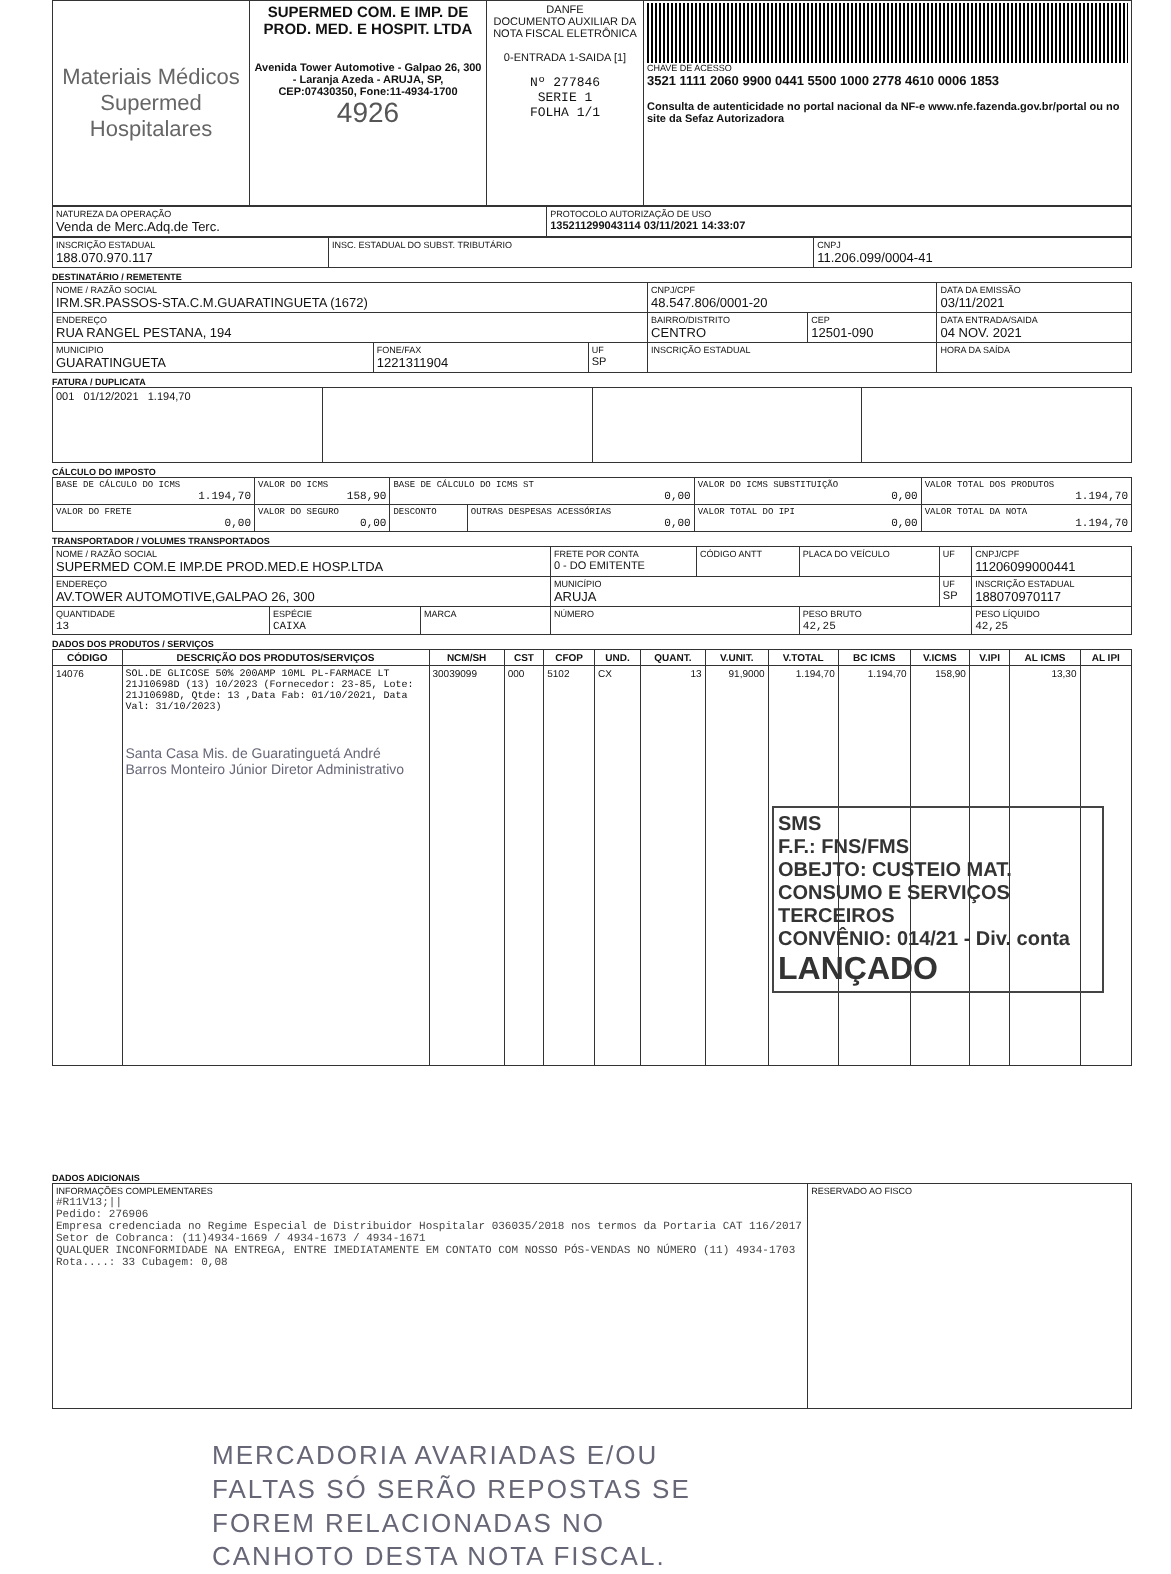| Materiais Médicos Supermed Hospitalares | SUPERMED COM. E IMP. DE PROD. MED. E HOSPIT. LTDA Avenida Tower Automotive - Galpao 26, 300 - Laranja Azeda - ARUJA, SP, CEP:07430350, Fone:11-4934-1700 4926 | DANFE DOCUMENTO AUXILIAR DA NOTA FISCAL ELETRÔNICA 0-ENTRADA 1-SAIDA [1] Nº 277846 SERIE 1 FOLHA 1/1 | CHAVE DE ACESSO 3521 1111 2060 9900 0441 5500 1000 2778 4610 0006 1853 Consulta de autenticidade no portal nacional da NF-e www.nfe.fazenda.gov.br/portal ou no site da Sefaz Autorizadora |
| NATUREZA DA OPERAÇÃO Venda de Merc.Adq.de Terc. | PROTOCOLO AUTORIZAÇÃO DE USO 135211299043114 03/11/2021 14:33:07 |
| INSCRIÇÃO ESTADUAL 188.070.970.117 | INSC. ESTADUAL DO SUBST. TRIBUTÁRIO | CNPJ 11.206.099/0004-41 |
DESTINATÁRIO / REMETENTE
| NOME / RAZÃO SOCIAL IRM.SR.PASSOS-STA.C.M.GUARATINGUETA (1672) | | | CNPJ/CPF 48.547.806/0001-20 | | DATA DA EMISSÃO 03/11/2021 |
| ENDEREÇO RUA RANGEL PESTANA, 194 | | | BAIRRO/DISTRITO CENTRO | CEP 12501-090 | DATA ENTRADA/SAIDA 04 NOV. 2021 |
| MUNICIPIO GUARATINGUETA | FONE/FAX 1221311904 | UF SP | INSCRIÇÃO ESTADUAL | | HORA DA SAÍDA |
FATURA / DUPLICATA
| 001 01/12/2021 1.194,70 | | | |
CÁLCULO DO IMPOSTO
| BASE DE CÁLCULO DO ICMS 1.194,70 | VALOR DO ICMS 158,90 | BASE DE CÁLCULO DO ICMS ST 0,00 | | VALOR DO ICMS SUBSTITUIÇÃO 0,00 | VALOR TOTAL DOS PRODUTOS 1.194,70 |
| VALOR DO FRETE 0,00 | VALOR DO SEGURO 0,00 | DESCONTO | OUTRAS DESPESAS ACESSÓRIAS 0,00 | VALOR TOTAL DO IPI 0,00 | VALOR TOTAL DA NOTA 1.194,70 |
TRANSPORTADOR / VOLUMES TRANSPORTADOS
| NOME / RAZÃO SOCIAL SUPERMED COM.E IMP.DE PROD.MED.E HOSP.LTDA | | | FRETE POR CONTA 0 - DO EMITENTE | CÓDIGO ANTT | PLACA DO VEÍCULO | UF | CNPJ/CPF 11206099000441 |
| ENDEREÇO AV.TOWER AUTOMOTIVE,GALPAO 26, 300 | | | MUNICÍPIO ARUJA | | | UF SP | INSCRIÇÃO ESTADUAL 188070970117 |
| QUANTIDADE 13 | ESPÉCIE CAIXA | MARCA | NÚMERO | | PESO BRUTO 42,25 | | PESO LÍQUIDO 42,25 |
DADOS DOS PRODUTOS / SERVIÇOS
| CÓDIGO | DESCRIÇÃO DOS PRODUTOS/SERVIÇOS | NCM/SH | CST | CFOP | UND. | QUANT. | V.UNIT. | V.TOTAL | BC ICMS | V.ICMS | V.IPI | AL ICMS | AL IPI |
| --- | --- | --- | --- | --- | --- | --- | --- | --- | --- | --- | --- | --- | --- |
| 14076 | SOL.DE GLICOSE 50% 200AMP 10ML PL-FARMACE LT 21J10698D (13) 10/2023 (Fornecedor: 23-85, Lote: 21J10698D, Qtde: 13 ,Data Fab: 01/10/2021, Data Val: 31/10/2023) Santa Casa Mis. de Guaratinguetá André Barros Monteiro Júnior Diretor Administrativo | 30039099 | 000 | 5102 | CX | 13 | 91,9000 | 1.194,70 | 1.194,70 | 158,90 | | 13,30 | |
SMS
F.F.: FNS/FMS
OBEJTO: CUSTEIO MAT. CONSUMO E SERVIÇOS TERCEIROS
CONVÊNIO: 014/21 - Div. conta
LANÇADO
DADOS ADICIONAIS
| INFORMAÇÕES COMPLEMENTARES #R11V13;// Pedido: 276906 Empresa credenciada no Regime Especial de Distribuidor Hospitalar 036035/2018 nos termos da Portaria CAT 116/2017 Setor de Cobranca: (11)4934-1669 / 4934-1673 / 4934-1671 QUALQUER INCONFORMIDADE NA ENTREGA, ENTRE IMEDIATAMENTE EM CONTATO COM NOSSO PÓS-VENDAS NO NÚMERO (11) 4934-1703 Rota....: 33 Cubagem: 0,08 | RESERVADO AO FISCO |
MERCADORIA AVARIADAS E/OU
FALTAS SÓ SERÃO REPOSTAS SE
FOREM RELACIONADAS NO
CANHOTO DESTA NOTA FISCAL.